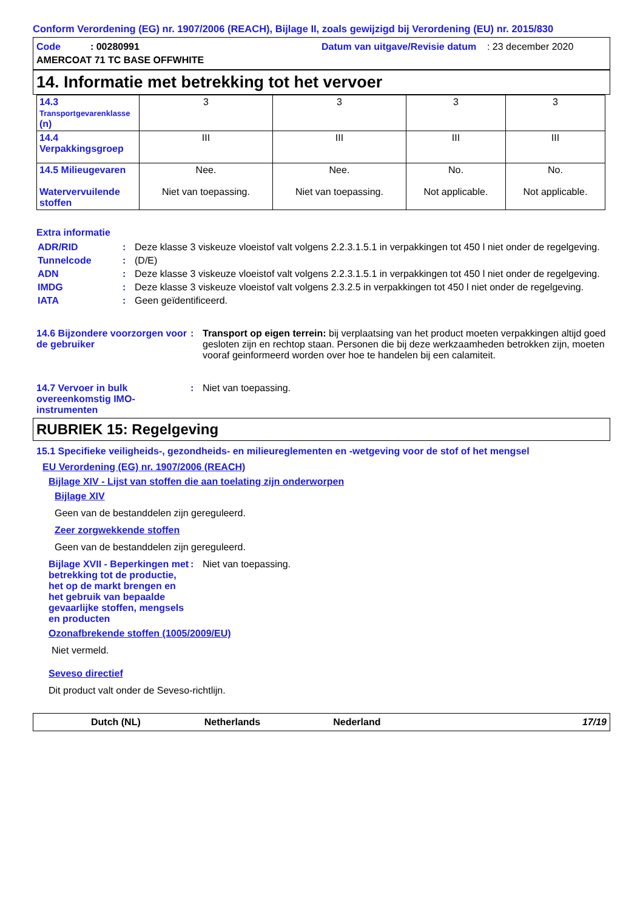Conform Verordening (EG) nr. 1907/2006 (REACH), Bijlage II, zoals gewijzigd bij Verordening (EU) nr. 2015/830
Code : 00280991
Datum van uitgave/Revisie datum : 23 december 2020
AMERCOAT 71 TC BASE OFFWHITE
14. Informatie met betrekking tot het vervoer
| 14.3 Transportgevarenklasse (n) | 3 | 3 | 3 | 3 |
| 14.4 Verpakkingsgroep | III | III | III | III |
| 14.5 Milieugevaren Watervervuilende stoffen | Nee. Niet van toepassing. | Nee. Niet van toepassing. | No. Not applicable. | No. Not applicable. |
Extra informatie
ADR/RID : Deze klasse 3 viskeuze vloeistof valt volgens 2.2.3.1.5.1 in verpakkingen tot 450 l niet onder de regelgeving.
Tunnelcode : (D/E)
ADN : Deze klasse 3 viskeuze vloeistof valt volgens 2.2.3.1.5.1 in verpakkingen tot 450 l niet onder de regelgeving.
IMDG : Deze klasse 3 viskeuze vloeistof valt volgens 2.3.2.5 in verpakkingen tot 450 l niet onder de regelgeving.
IATA : Geen geïdentificeerd.
14.6 Bijzondere voorzorgen voor de gebruiker
: Transport op eigen terrein: bij verplaatsing van het product moeten verpakkingen altijd goed gesloten zijn en rechtop staan. Personen die bij deze werkzaamheden betrokken zijn, moeten vooraf geinformeerd worden over hoe te handelen bij een calamiteit.
14.7 Vervoer in bulk overeenkomstig IMO-instrumenten
: Niet van toepassing.
RUBRIEK 15: Regelgeving
15.1 Specifieke veiligheids-, gezondheids- en milieureglementen en -wetgeving voor de stof of het mengsel
EU Verordening (EG) nr. 1907/2006 (REACH)
Bijlage XIV - Lijst van stoffen die aan toelating zijn onderworpen
Bijlage XIV
Geen van de bestanddelen zijn gereguleerd.
Zeer zorgwekkende stoffen
Geen van de bestanddelen zijn gereguleerd.
Bijlage XVII - Beperkingen met betrekking tot de productie, het op de markt brengen en het gebruik van bepaalde gevaarlijke stoffen, mengsels en producten
: Niet van toepassing.
Ozonafbrekende stoffen (1005/2009/EU)
Niet vermeld.
Seveso directief
Dit product valt onder de Seveso-richtlijn.
Dutch (NL) Netherlands Nederland 17/19